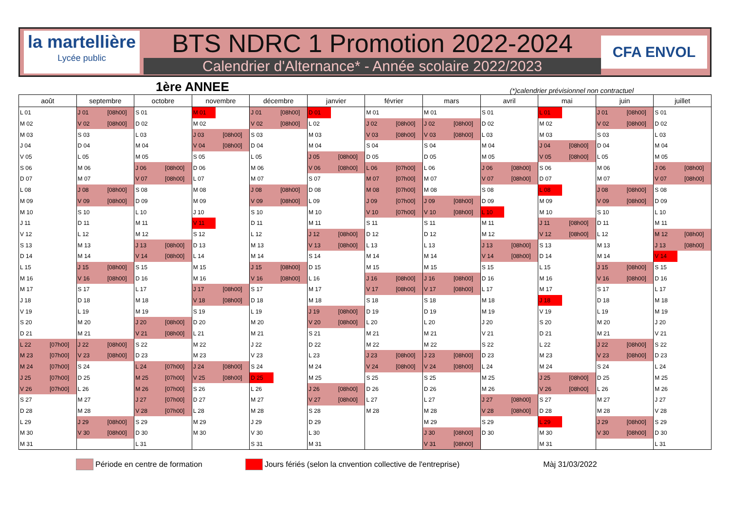la martellière
Lycée public
BTS NDRC 1 Promotion 2022-2024
Calendrier d'Alternance* - Année scolaire 2022/2023
CFA ENVOL
1ère ANNEE (*)calendrier prévisionnel non contractuel
| août | | septembre | | octobre | | novembre | | décembre | | janvier | | février | | mars | | avril | | mai | | juin | | juillet | |
| --- | --- | --- | --- | --- | --- | --- | --- | --- | --- | --- | --- | --- | --- | --- | --- | --- | --- | --- | --- | --- | --- | --- | --- |
| L 01 | | J 01 | [08h00] | S 01 | | M 01 | | J 01 | [08h00] | D 01 | | M 01 | | M 01 | | S 01 | | L 01 | | J 01 | [08h00] | S 01 | |
| M 02 | | V 02 | [08h00] | D 02 | | M 02 | | V 02 | [08h00] | L 02 | | J 02 | [08h00] | J 02 | [08h00] | D 02 | | M 02 | | V 02 | [08h00] | D 02 | |
| M 03 | | S 03 | | L 03 | | J 03 | [08h00] | S 03 | | M 03 | | V 03 | [08h00] | V 03 | [08h00] | L 03 | | M 03 | | S 03 | | L 03 | |
| J 04 | | D 04 | | M 04 | | V 04 | [08h00] | D 04 | | M 04 | | S 04 | | S 04 | | M 04 | | J 04 | [08h00] | D 04 | | M 04 | |
| V 05 | | L 05 | | M 05 | | S 05 | | L 05 | | J 05 | [08h00] | D 05 | | D 05 | | M 05 | | V 05 | [08h00] | L 05 | | M 05 | |
| S 06 | | M 06 | | J 06 | [08h00] | D 06 | | M 06 | | V 06 | [08h00] | L 06 | [07h00] | L 06 | | J 06 | [08h00] | S 06 | | M 06 | | J 06 | [08h00] |
| D 07 | | M 07 | | V 07 | [08h00] | L 07 | | M 07 | | S 07 | | M 07 | [07h00] | M 07 | | V 07 | [08h00] | D 07 | | M 07 | | V 07 | [08h00] |
| L 08 | | J 08 | [08h00] | S 08 | | M 08 | | J 08 | [08h00] | D 08 | | M 08 | [07h00] | M 08 | | S 08 | | L 08 | | J 08 | [08h00] | S 08 | |
| M 09 | | V 09 | [08h00] | D 09 | | M 09 | | V 09 | [08h00] | L 09 | | J 09 | [07h00] | J 09 | [08h00] | D 09 | | M 09 | | V 09 | [08h00] | D 09 | |
| M 10 | | S 10 | | L 10 | | J 10 | | S 10 | | M 10 | | V 10 | [07h00] | V 10 | [08h00] | L 10 | | M 10 | | S 10 | | L 10 | |
| J 11 | | D 11 | | M 11 | | V 11 | | D 11 | | M 11 | | S 11 | | S 11 | | M 11 | | J 11 | [08h00] | D 11 | | M 11 | |
| V 12 | | L 12 | | M 12 | | S 12 | | L 12 | | J 12 | [08h00] | D 12 | | D 12 | | M 12 | | V 12 | [08h00] | L 12 | | M 12 | [08h00] |
| S 13 | | M 13 | | J 13 | [08h00] | D 13 | | M 13 | | V 13 | [08h00] | L 13 | | L 13 | | J 13 | [08h00] | S 13 | | M 13 | | J 13 | [08h00] |
| D 14 | | M 14 | | V 14 | [08h00] | L 14 | | M 14 | | S 14 | | M 14 | | M 14 | | V 14 | [08h00] | D 14 | | M 14 | | V 14 | |
| L 15 | | J 15 | [08h00] | S 15 | | M 15 | | J 15 | [08h00] | D 15 | | M 15 | | M 15 | | S 15 | | L 15 | | J 15 | [08h00] | S 15 | |
| M 16 | | V 16 | [08h00] | D 16 | | M 16 | | V 16 | [08h00] | L 16 | | J 16 | [08h00] | J 16 | [08h00] | D 16 | | M 16 | | V 16 | [08h00] | D 16 | |
| M 17 | | S 17 | | L 17 | | J 17 | [08h00] | S 17 | | M 17 | | V 17 | [08h00] | V 17 | [08h00] | L 17 | | M 17 | | S 17 | | L 17 | |
| J 18 | | D 18 | | M 18 | | V 18 | [08h00] | D 18 | | M 18 | | S 18 | | S 18 | | M 18 | | J 18 | | D 18 | | M 18 | |
| V 19 | | L 19 | | M 19 | | S 19 | | L 19 | | J 19 | [08h00] | D 19 | | D 19 | | M 19 | | V 19 | | L 19 | | M 19 | |
| S 20 | | M 20 | | J 20 | [08h00] | D 20 | | M 20 | | V 20 | [08h00] | L 20 | | L 20 | | J 20 | | S 20 | | M 20 | | J 20 | |
| D 21 | | M 21 | | V 21 | [08h00] | L 21 | | M 21 | | S 21 | | M 21 | | M 21 | | V 21 | | D 21 | | M 21 | | V 21 | |
| L 22 | [07h00] | J 22 | [08h00] | S 22 | | M 22 | | J 22 | | D 22 | | M 22 | | M 22 | | S 22 | | L 22 | | J 22 | [08h00] | S 22 | |
| M 23 | [07h00] | V 23 | [08h00] | D 23 | | M 23 | | V 23 | | L 23 | | J 23 | [08h00] | J 23 | [08h00] | D 23 | | M 23 | | V 23 | [08h00] | D 23 | |
| M 24 | [07h00] | S 24 | | L 24 | [07h00] | J 24 | [08h00] | S 24 | | M 24 | | V 24 | [08h00] | V 24 | [08h00] | L 24 | | M 24 | | S 24 | | L 24 | |
| J 25 | [07h00] | D 25 | | M 25 | [07h00] | V 25 | [08h00] | D 25 | | M 25 | | S 25 | | S 25 | | M 25 | | J 25 | [08h00] | D 25 | | M 25 | |
| V 26 | [07h00] | L 26 | | M 26 | [07h00] | S 26 | | L 26 | | J 26 | [08h00] | D 26 | | D 26 | | M 26 | | V 26 | [08h00] | L 26 | | M 26 | |
| S 27 | | M 27 | | J 27 | [07h00] | D 27 | | M 27 | | V 27 | [08h00] | L 27 | | L 27 | | J 27 | [08h00] | S 27 | | M 27 | | J 27 | |
| D 28 | | M 28 | | V 28 | [07h00] | L 28 | | M 28 | | S 28 | | M 28 | | M 28 | | V 28 | [08h00] | D 28 | | M 28 | | V 28 | |
| L 29 | | J 29 | [08h00] | S 29 | | M 29 | | J 29 | | D 29 | | | | M 29 | | S 29 | | L 29 | | J 29 | [08h00] | S 29 | |
| M 30 | | V 30 | [08h00] | D 30 | | M 30 | | V 30 | | L 30 | | | | J 30 | [08h00] | D 30 | | M 30 | | V 30 | [08h00] | D 30 | |
| M 31 | | | | L 31 | | | | S 31 | | M 31 | | | | V 31 | [08h00] | | | M 31 | | | | L 31 | |
Période en centre de formation Jours fériés (selon la cnvention collective de l'entreprise) Màj 31/03/2022